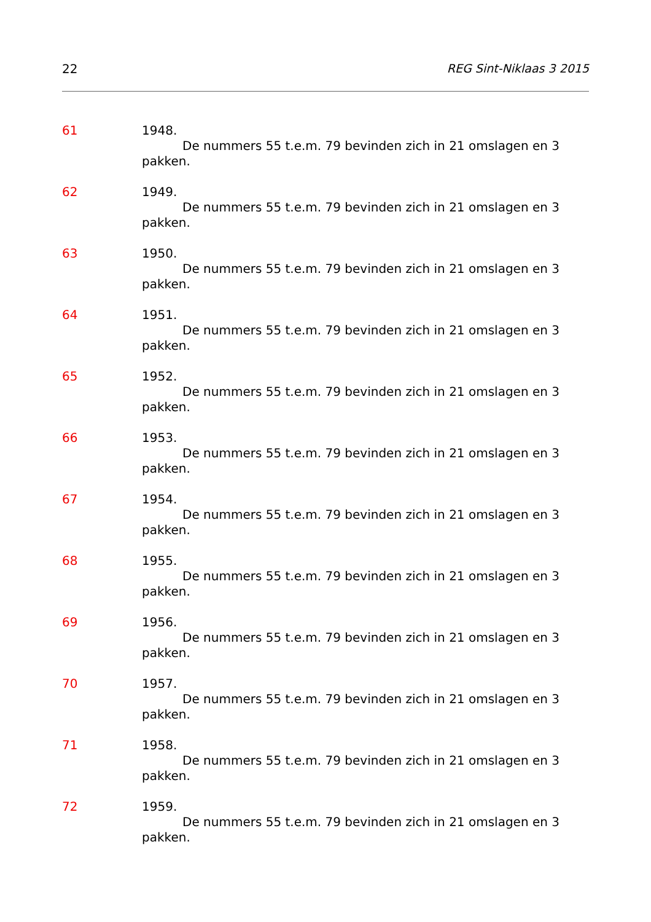22 REG Sint-Niklaas 3 2015
61 1948.
De nummers 55 t.e.m. 79 bevinden zich in 21 omslagen en 3 pakken.
62 1949.
De nummers 55 t.e.m. 79 bevinden zich in 21 omslagen en 3 pakken.
63 1950.
De nummers 55 t.e.m. 79 bevinden zich in 21 omslagen en 3 pakken.
64 1951.
De nummers 55 t.e.m. 79 bevinden zich in 21 omslagen en 3 pakken.
65 1952.
De nummers 55 t.e.m. 79 bevinden zich in 21 omslagen en 3 pakken.
66 1953.
De nummers 55 t.e.m. 79 bevinden zich in 21 omslagen en 3 pakken.
67 1954.
De nummers 55 t.e.m. 79 bevinden zich in 21 omslagen en 3 pakken.
68 1955.
De nummers 55 t.e.m. 79 bevinden zich in 21 omslagen en 3 pakken.
69 1956.
De nummers 55 t.e.m. 79 bevinden zich in 21 omslagen en 3 pakken.
70 1957.
De nummers 55 t.e.m. 79 bevinden zich in 21 omslagen en 3 pakken.
71 1958.
De nummers 55 t.e.m. 79 bevinden zich in 21 omslagen en 3 pakken.
72 1959.
De nummers 55 t.e.m. 79 bevinden zich in 21 omslagen en 3 pakken.